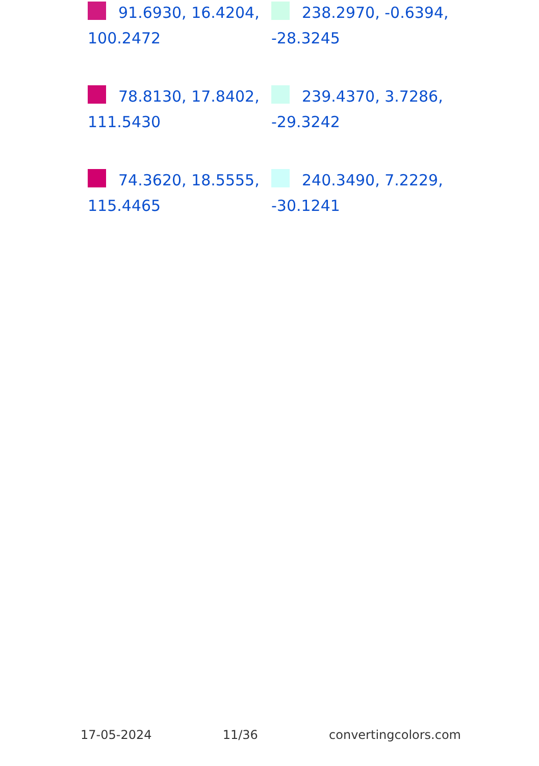91.6930, 16.4204, 100.2472
238.2970, -0.6394, -28.3245
78.8130, 17.8402, 111.5430
239.4370, 3.7286, -29.3242
74.3620, 18.5555, 115.4465
240.3490, 7.2229, -30.1241
17-05-2024 11/36 convertingcolors.com